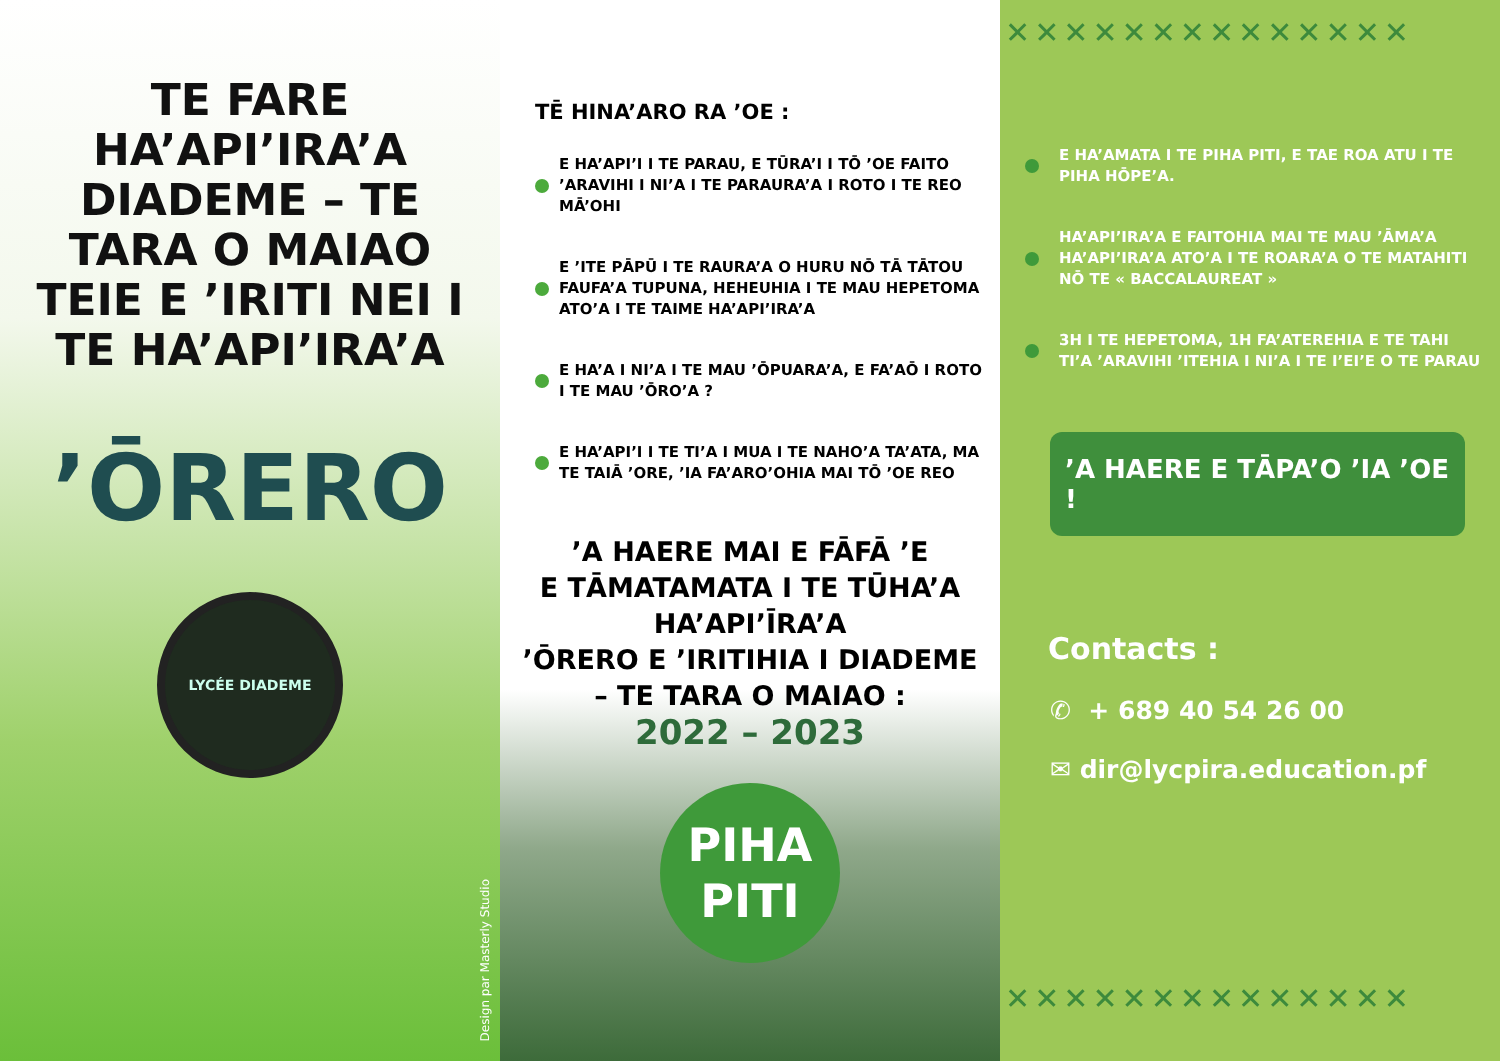TE FARE HA’API’IRA’A DIADEME – TE TARA O MAIAO TEIE E ’IRITI NEI I TE HA’API’IRA’A
’ŌRERO
LYCÉE DIADEME
Design par Masterly Studio
TĒ HINA’ARO RA ’OE :
E HA’API’I I TE PARAU, E TŪRA’I I TŌ ’OE FAITO ’ARAVIHI I NI’A I TE PARAURA’A I ROTO I TE REO MĀ’OHI
E ’ITE PĀPŪ I TE RAURA’A O HURU NŌ TĀ TĀTOU FAUFA’A TUPUNA, HEHEUHIA I TE MAU HEPETOMA ATO’A I TE TAIME HA’API’IRA’A
E HA’A I NI’A I TE MAU ’ŌPUARA’A, E FA’AŌ I ROTO I TE MAU ’ŌRO’A ?
E HA’API’I I TE TI’A I MUA I TE NAHO’A TA’ATA, MA TE TAIĀ ’ORE, ’IA FA’ARO’OHIA MAI TŌ ’OE REO
’A HAERE MAI E FĀFĀ ’E
E TĀMATAMATA I TE TŪHA’A
HA’API’ĪRA’A
’ŌRERO E ’IRITIHIA I DIADEME
– TE TARA O MAIAO :
2022 – 2023
PIHA
PITI
✕✕✕✕✕✕✕✕✕✕✕✕✕✕
E HA’AMATA I TE PIHA PITI, E TAE ROA ATU I TE PIHA HŌPE’A.
HA’API’IRA’A E FAITOHIA MAI TE MAU ’ĀMA’A HA’API’IRA’A ATO’A I TE ROARA’A O TE MATAHITI NŌ TE « BACCALAUREAT »
3H I TE HEPETOMA, 1H FA’ATEREHIA E TE TAHI TI’A ’ARAVIHI ’ITEHIA I NI’A I TE I’EI’E O TE PARAU
’A HAERE E TĀPA’O ’IA ’OE !
Contacts :
✆ + 689 40 54 26 00
✉ dir@lycpira.education.pf
✕✕✕✕✕✕✕✕✕✕✕✕✕✕